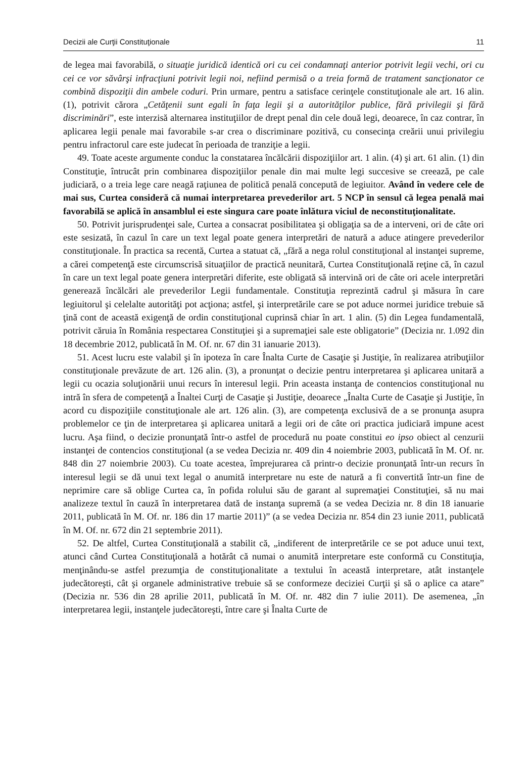Decizii ale Curţii Constituţionale 11
de legea mai favorabilă, o situaţie juridică identică ori cu cei condamnaţi anterior potrivit legii vechi, ori cu cei ce vor săvârşi infracţiuni potrivit legii noi, nefiind permisă o a treia formă de tratament sancţionator ce combină dispoziţii din ambele coduri. Prin urmare, pentru a satisface cerinţele constituţionale ale art. 16 alin. (1), potrivit cărora „Cetăţenii sunt egali în faţa legii şi a autorităţilor publice, fără privilegii şi fără discriminări”, este interzisă alternarea instituţiilor de drept penal din cele două legi, deoarece, în caz contrar, în aplicarea legii penale mai favorabile s-ar crea o discriminare pozitivă, cu consecinţa creării unui privilegiu pentru infractorul care este judecat în perioada de tranziţie a legii.
49. Toate aceste argumente conduc la constatarea încălcării dispoziţiilor art. 1 alin. (4) şi art. 61 alin. (1) din Constituţie, întrucât prin combinarea dispoziţiilor penale din mai multe legi succesive se creează, pe cale judiciară, o a treia lege care neagă raţiunea de politică penală concepută de legiuitor. Având în vedere cele de mai sus, Curtea consideră că numai interpretarea prevederilor art. 5 NCP în sensul că legea penală mai favorabilă se aplică în ansamblul ei este singura care poate înlătura viciul de neconstituţionalitate.
50. Potrivit jurisprudenţei sale, Curtea a consacrat posibilitatea şi obligaţia sa de a interveni, ori de câte ori este sesizată, în cazul în care un text legal poate genera interpretări de natură a aduce atingere prevederilor constituţionale. În practica sa recentă, Curtea a statuat că, „fără a nega rolul constituţional al instanţei supreme, a cărei competenţă este circumscrisă situaţiilor de practică neunitară, Curtea Constituţională reţine că, în cazul în care un text legal poate genera interpretări diferite, este obligată să intervină ori de câte ori acele interpretări generează încălcări ale prevederilor Legii fundamentale. Constituţia reprezintă cadrul şi măsura în care legiuitorul şi celelalte autorităţi pot acţiona; astfel, şi interpretările care se pot aduce normei juridice trebuie să ţină cont de această exigenţă de ordin constituţional cuprinsă chiar în art. 1 alin. (5) din Legea fundamentală, potrivit căruia în România respectarea Constituţiei şi a supremaţiei sale este obligatorie” (Decizia nr. 1.092 din 18 decembrie 2012, publicată în M. Of. nr. 67 din 31 ianuarie 2013).
51. Acest lucru este valabil şi în ipoteza în care Înalta Curte de Casaţie şi Justiţie, în realizarea atribuţiilor constituţionale prevăzute de art. 126 alin. (3), a pronunţat o decizie pentru interpretarea şi aplicarea unitară a legii cu ocazia soluţionării unui recurs în interesul legii. Prin aceasta instanţa de contencios constituţional nu intră în sfera de competenţă a Înaltei Curţi de Casaţie şi Justiţie, deoarece „Înalta Curte de Casaţie şi Justiţie, în acord cu dispoziţiile constituţionale ale art. 126 alin. (3), are competenţa exclusivă de a se pronunţa asupra problemelor ce ţin de interpretarea şi aplicarea unitară a legii ori de câte ori practica judiciară impune acest lucru. Aşa fiind, o decizie pronunţată într-o astfel de procedură nu poate constitui eo ipso obiect al cenzurii instanţei de contencios constituţional (a se vedea Decizia nr. 409 din 4 noiembrie 2003, publicată în M. Of. nr. 848 din 27 noiembrie 2003). Cu toate acestea, împrejurarea că printr-o decizie pronunţată într-un recurs în interesul legii se dă unui text legal o anumită interpretare nu este de natură a fi convertită într-un fine de neprimire care să oblige Curtea ca, în pofida rolului său de garant al supremaţiei Constituţiei, să nu mai analizeze textul în cauză în interpretarea dată de instanţa supremă (a se vedea Decizia nr. 8 din 18 ianuarie 2011, publicată în M. Of. nr. 186 din 17 martie 2011)” (a se vedea Decizia nr. 854 din 23 iunie 2011, publicată în M. Of. nr. 672 din 21 septembrie 2011).
52. De altfel, Curtea Constituţională a stabilit că, „indiferent de interpretările ce se pot aduce unui text, atunci când Curtea Constituţională a hotărât că numai o anumită interpretare este conformă cu Constituţia, menţinându-se astfel prezumţia de constituţionalitate a textului în această interpretare, atât instanţele judecătoreşti, cât şi organele administrative trebuie să se conformeze deciziei Curţii şi să o aplice ca atare” (Decizia nr. 536 din 28 aprilie 2011, publicată în M. Of. nr. 482 din 7 iulie 2011). De asemenea, „în interpretarea legii, instanţele judecătoreşti, între care şi Înalta Curte de